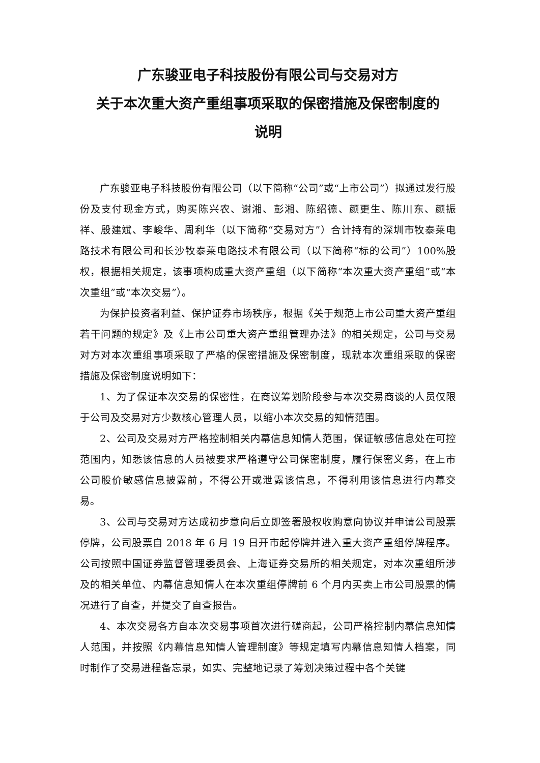广东骏亚电子科技股份有限公司与交易对方
关于本次重大资产重组事项采取的保密措施及保密制度的
说明
广东骏亚电子科技股份有限公司（以下简称“公司”或“上市公司”）拟通过发行股份及支付现金方式，购买陈兴农、谢湘、彭湘、陈绍德、颜更生、陈川东、颜振祥、殷建斌、李峻华、周利华（以下简称“交易对方”）合计持有的深圳市牧泰莱电路技术有限公司和长沙牧泰莱电路技术有限公司（以下简称“标的公司”）100%股权，根据相关规定，该事项构成重大资产重组（以下简称“本次重大资产重组”或“本次重组”或“本次交易”）。
为保护投资者利益、保护证券市场秩序，根据《关于规范上市公司重大资产重组若干问题的规定》及《上市公司重大资产重组管理办法》的相关规定，公司与交易对方对本次重组事项采取了严格的保密措施及保密制度，现就本次重组采取的保密措施及保密制度说明如下：
1、为了保证本次交易的保密性，在商议筹划阶段参与本次交易商谈的人员仅限于公司及交易对方少数核心管理人员，以缩小本次交易的知情范围。
2、公司及交易对方严格控制相关内幕信息知情人范围，保证敏感信息处在可控范围内，知悉该信息的人员被要求严格遵守公司保密制度，履行保密义务，在上市公司股价敏感信息披露前，不得公开或泄露该信息，不得利用该信息进行内幕交易。
3、公司与交易对方达成初步意向后立即签署股权收购意向协议并申请公司股票停牌，公司股票自 2018 年 6 月 19 日开市起停牌并进入重大资产重组停牌程序。 公司按照中国证券监督管理委员会、上海证券交易所的相关规定，对本次重组所涉及的相关单位、内幕信息知情人在本次重组停牌前 6 个月内买卖上市公司股票的情况进行了自查，并提交了自查报告。
4、本次交易各方自本次交易事项首次进行磋商起，公司严格控制内幕信息知情人范围，并按照《内幕信息知情人管理制度》等规定填写内幕信息知情人档案，同时制作了交易进程备忘录，如实、完整地记录了筹划决策过程中各个关键